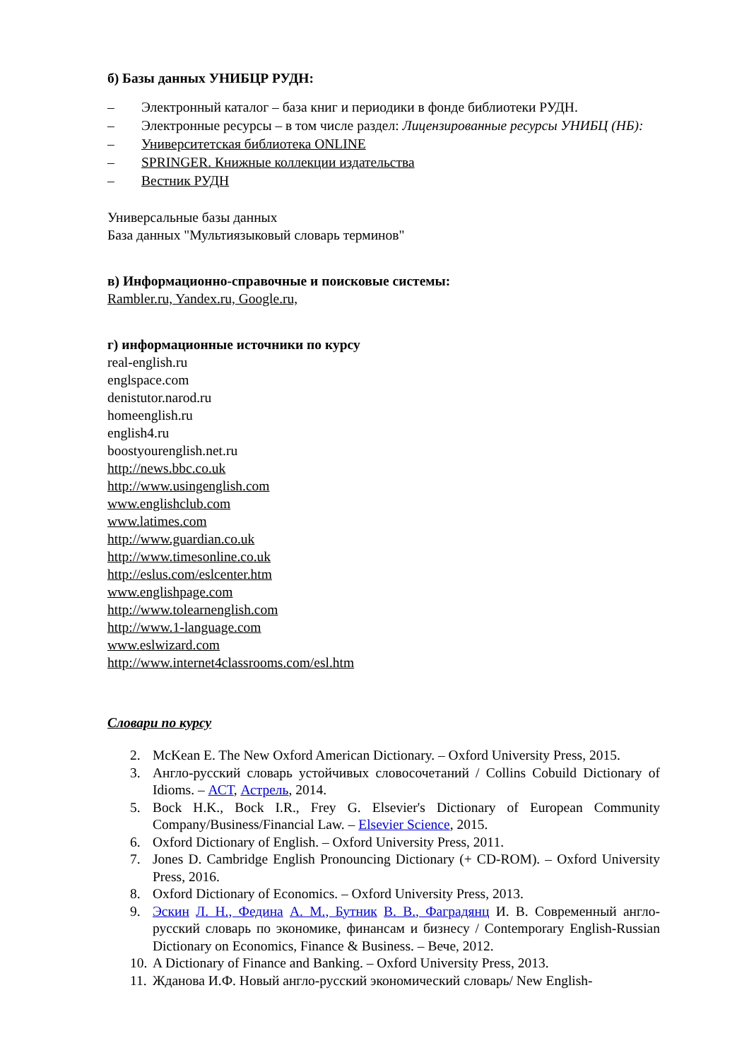б) Базы данных УНИБЦР РУДН:
– Электронный каталог – база книг и периодики в фонде библиотеки РУДН.
– Электронные ресурсы – в том числе раздел: Лицензированные ресурсы УНИБЦ (НБ):
– Университетская библиотека ONLINE
– SPRINGER. Книжные коллекции издательства
– Вестник РУДН
Универсальные базы данных
База данных "Мультиязыковый словарь терминов"
в) Информационно-справочные и поисковые системы:
Rambler.ru, Yandex.ru, Google.ru,
г) информационные источники по курсу
real-english.ru
englspace.com
denistutor.narod.ru
homeenglish.ru
english4.ru
boostyourenglish.net.ru
http://news.bbc.co.uk
http://www.usingenglish.com
www.englishclub.com
www.latimes.com
http://www.guardian.co.uk
http://www.timesonline.co.uk
http://eslus.com/eslcenter.htm
www.englishpage.com
http://www.tolearnenglish.com
http://www.1-language.com
www.eslwizard.com
http://www.internet4classrooms.com/esl.htm
Словари по курсу
2. McKean E. The New Oxford American Dictionary. – Oxford University Press, 2015.
3. Англо-русский словарь устойчивых словосочетаний / Collins Cobuild Dictionary of Idioms. – АСТ, Астрель, 2014.
5. Bock H.K., Bock I.R., Frey G. Elsevier's Dictionary of European Community Company/Business/Financial Law. – Elsevier Science, 2015.
6. Oxford Dictionary of English. – Oxford University Press, 2011.
7. Jones D. Cambridge English Pronouncing Dictionary (+ CD-ROM). – Oxford University Press, 2016.
8. Oxford Dictionary of Economics. – Oxford University Press, 2013.
9. Эскин Л. Н., Федина А. М., Бутник В. В., Фаградянц И. В. Современный англо-русский словарь по экономике, финансам и бизнесу / Contemporary English-Russian Dictionary on Economics, Finance & Business. – Вече, 2012.
10. A Dictionary of Finance and Banking. – Oxford University Press, 2013.
11. Жданова И.Ф. Новый англо-русский экономический словарь/ New English-